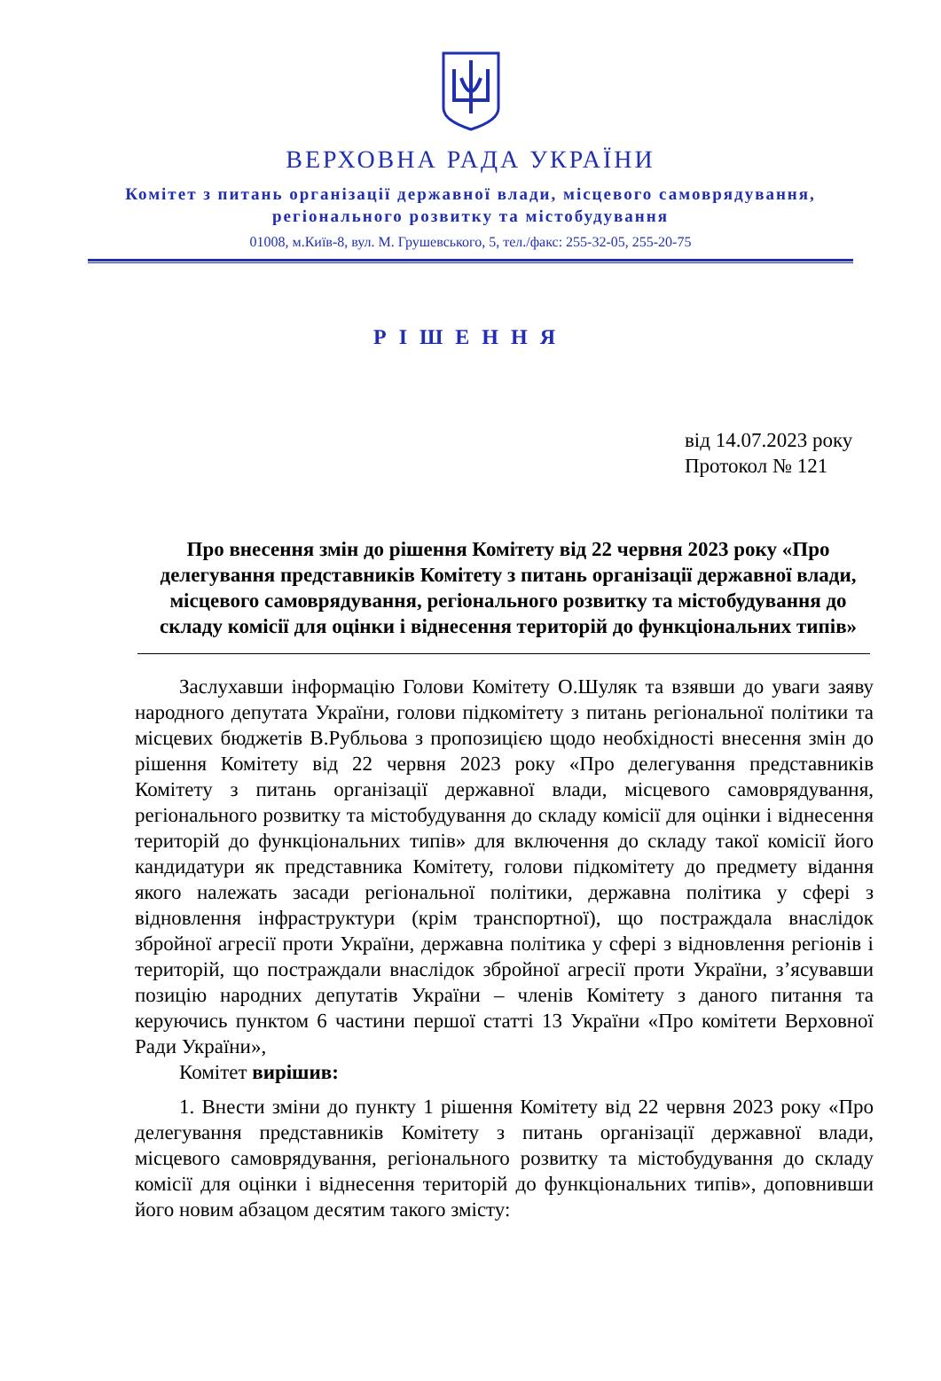ВЕРХОВНА РАДА УКРАЇНИ
Комітет з питань організації державної влади, місцевого самоврядування,
регіонального розвитку та містобудування
01008, м.Київ-8, вул. М. Грушевського, 5, тел./факс: 255-32-05, 255-20-75
РІШЕННЯ
від 14.07.2023 року
Протокол № 121
Про внесення змін до рішення Комітету від 22 червня 2023 року «Про делегування представників Комітету з питань організації державної влади, місцевого самоврядування, регіонального розвитку та містобудування до складу комісії для оцінки і віднесення територій до функціональних типів»
Заслухавши інформацію Голови Комітету О.Шуляк та взявши до уваги заяву народного депутата України, голови підкомітету з питань регіональної політики та місцевих бюджетів В.Рубльова з пропозицією щодо необхідності внесення змін до рішення Комітету від 22 червня 2023 року «Про делегування представників Комітету з питань організації державної влади, місцевого самоврядування, регіонального розвитку та містобудування до складу комісії для оцінки і віднесення територій до функціональних типів» для включення до складу такої комісії його кандидатури як представника Комітету, голови підкомітету до предмету відання якого належать засади регіональної політики, державна політика у сфері з відновлення інфраструктури (крім транспортної), що постраждала внаслідок збройної агресії проти України, державна політика у сфері з відновлення регіонів і територій, що постраждали внаслідок збройної агресії проти України, з’ясувавши позицію народних депутатів України – членів Комітету з даного питання та керуючись пунктом 6 частини першої статті 13 України «Про комітети Верховної Ради України»,
Комітет вирішив:
1. Внести зміни до пункту 1 рішення Комітету від 22 червня 2023 року «Про делегування представників Комітету з питань організації державної влади, місцевого самоврядування, регіонального розвитку та містобудування до складу комісії для оцінки і віднесення територій до функціональних типів», доповнивши його новим абзацом десятим такого змісту: